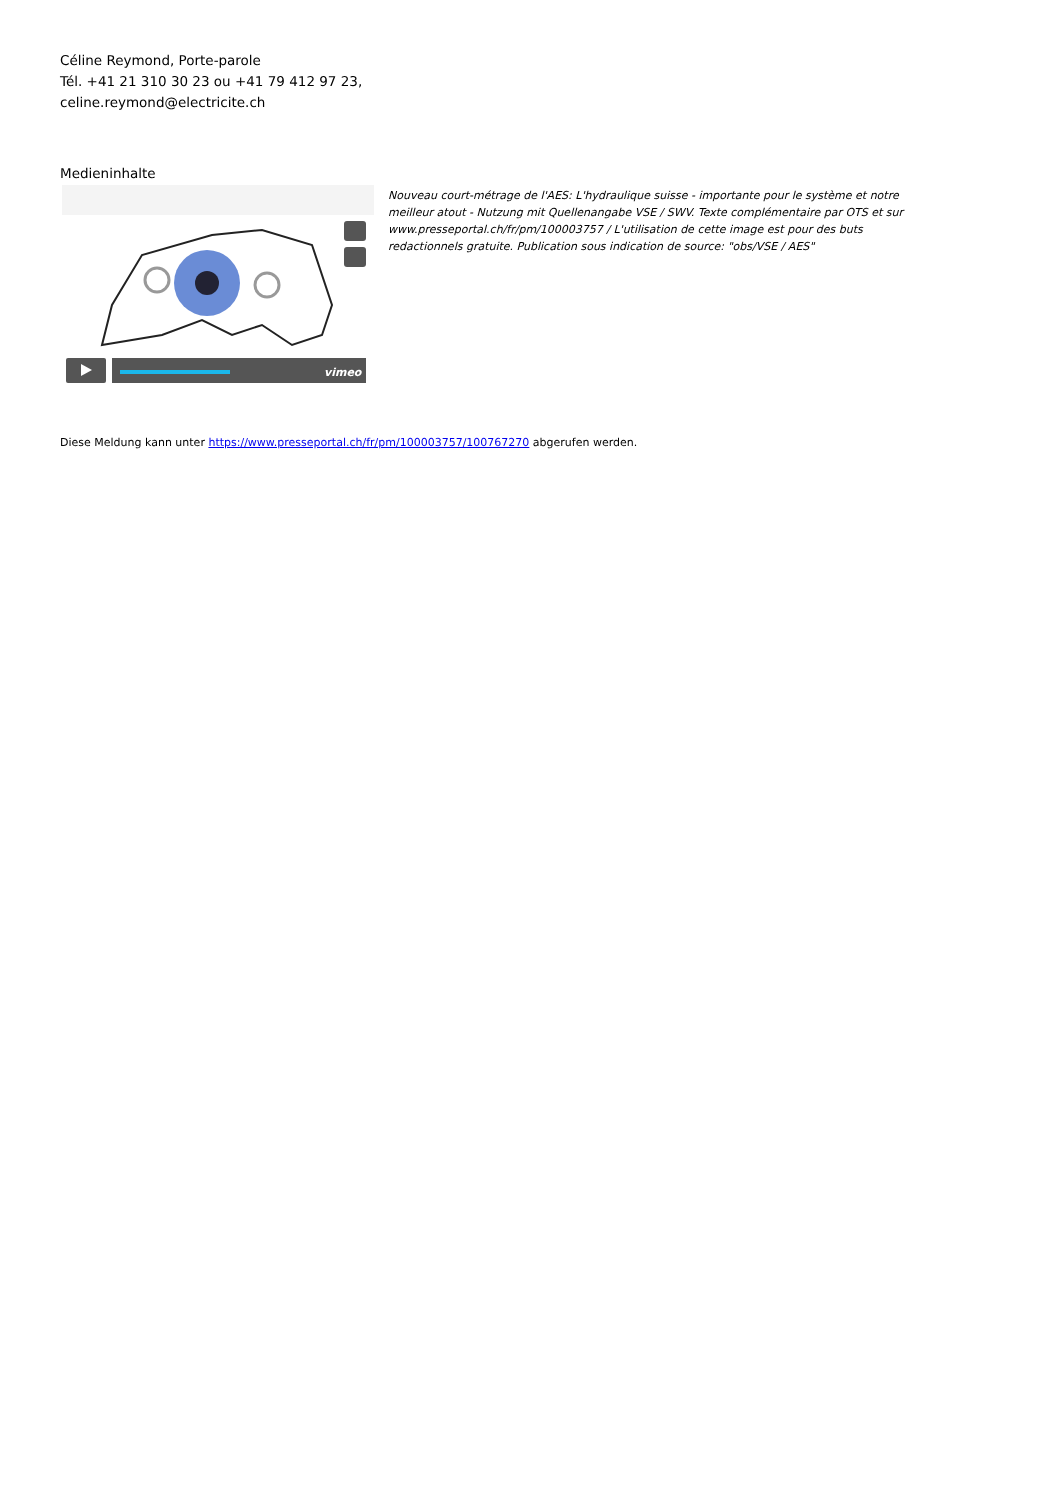Céline Reymond, Porte-parole
Tél. +41 21 310 30 23 ou +41 79 412 97 23,
celine.reymond@electricite.ch
Medieninhalte
vimeo
Nouveau court-métrage de l'AES: L'hydraulique suisse - importante pour le système et notre meilleur atout - Nutzung mit Quellenangabe VSE / SWV. Texte complémentaire par OTS et sur www.presseportal.ch/fr/pm/100003757 / L'utilisation de cette image est pour des buts redactionnels gratuite. Publication sous indication de source: "obs/VSE / AES"
Diese Meldung kann unter https://www.presseportal.ch/fr/pm/100003757/100767270 abgerufen werden.